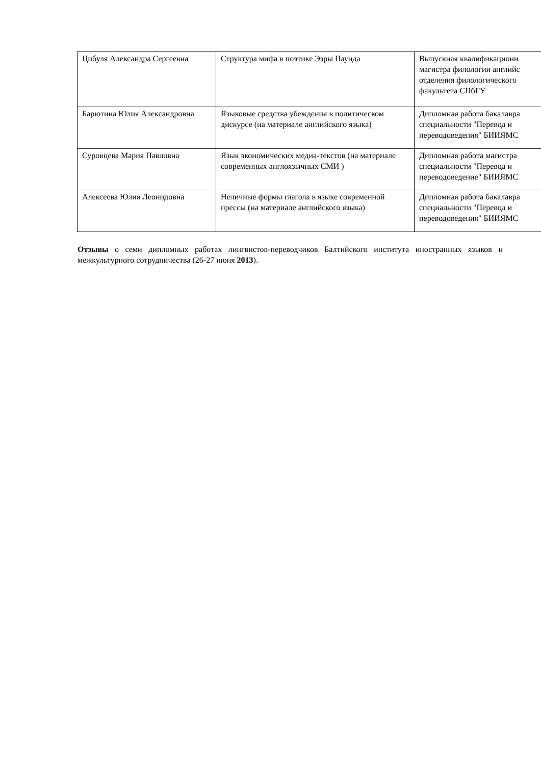| Цибуля Александра Сергеевна | Структура мифа в поэтике Эзры Паунда | Выпускная квалификационн магистра филологии английс отделения филологического факультета СПбГУ |
| Барютина Юлия Александровна | Языковые средства убеждения в политическом дискурсе (на материале английского языка) | Дипломная работа бакалавра специальности "Перевод и переводоведения" БИИЯМС |
| Суровцева Мария Павловна | Язык экономических медиа-текстов (на материале современных англоязычных СМИ ) | Дипломная работа магистра специальности "Перевод и переводоведение" БИИЯМС |
| Алексеева Юлия Леонидовна | Неличные формы глагола в языке современной прессы (на материале английского языка) | Дипломная работа бакалавра специальности "Перевод и переводоведения" БИИЯМС |
Отзывы о семи дипломных работах лингвистов-переводчиков Балтийского института иностранных языков и межкультурного сотрудничества (26-27 июня 2013).